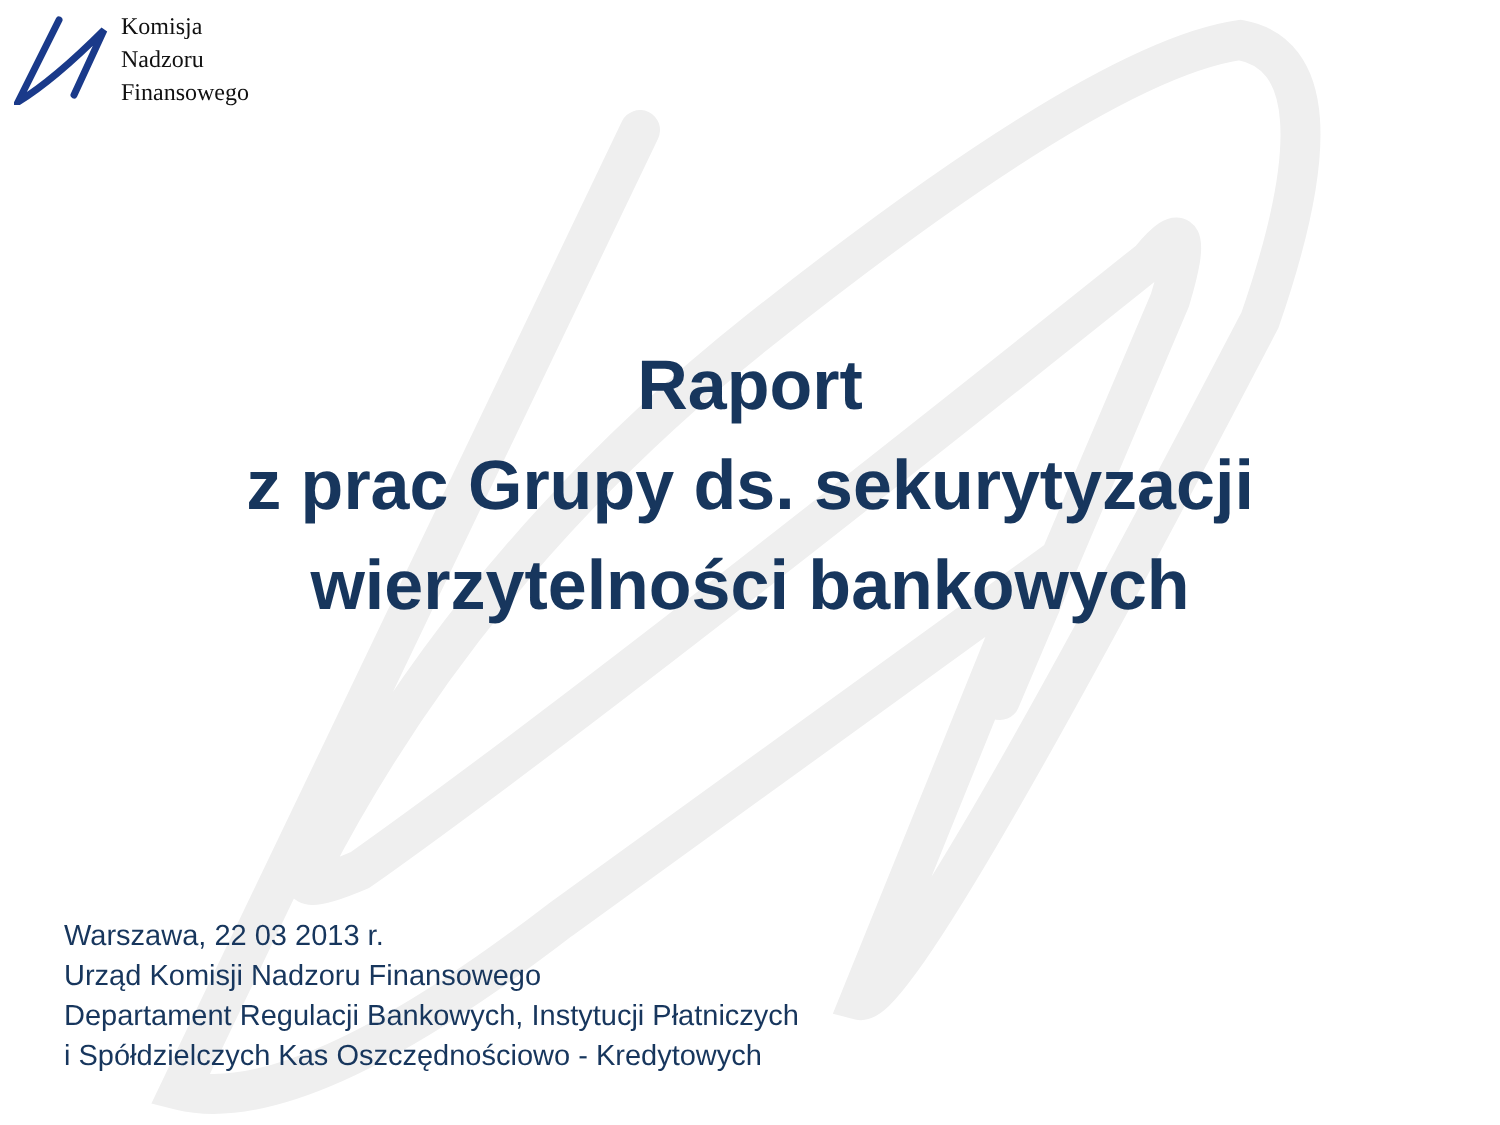Komisja
Nadzoru
Finansowego
Raport
z prac Grupy ds. sekurytyzacji
wierzytelności bankowych
Warszawa, 22 03 2013 r.
Urząd Komisji Nadzoru Finansowego
Departament Regulacji Bankowych, Instytucji Płatniczych
i Spółdzielczych Kas Oszczędnościowo - Kredytowych